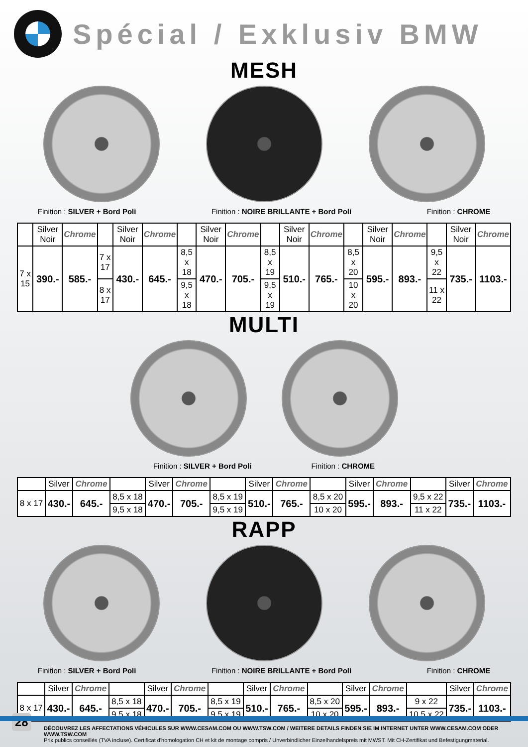Spécial / Exklusiv BMW
MESH
Finition : SILVER + Bord Poli Finition : NOIRE BRILLANTE + Bord Poli Finition : CHROME
| | Silver Noir | Chrome | | Silver Noir | Chrome | | Silver Noir | Chrome | | Silver Noir | Chrome | | Silver Noir | Chrome | | Silver Noir | Chrome |
| --- | --- | --- | --- | --- | --- | --- | --- | --- | --- | --- | --- | --- | --- | --- | --- | --- | --- |
| 7 x 15 | 390.- | 585.- | 7 x 17 | 430.- | 645.- | 8,5 x 18 | 470.- | 705.- | 8,5 x 19 | 510.- | 765.- | 8,5 x 20 | 595.- | 893.- | 9,5 x 22 | 735.- | 1103.- |
| | | | 8 x 17 | | | 9,5 x 18 | | | 9,5 x 19 | | | 10 x 20 | | | 11 x 22 | | |
MULTI
Finition : SILVER + Bord Poli Finition : CHROME
| | Silver | Chrome | | Silver | Chrome | | Silver | Chrome | | Silver | Chrome | | Silver | Chrome |
| --- | --- | --- | --- | --- | --- | --- | --- | --- | --- | --- | --- | --- | --- | --- |
| 8 x 17 | 430.- | 645.- | 8,5 x 18 | 470.- | 705.- | 8,5 x 19 | 510.- | 765.- | 8,5 x 20 | 595.- | 893.- | 9,5 x 22 | 735.- | 1103.- |
| | | | 9,5 x 18 | | | 9,5 x 19 | | | 10 x 20 | | | 11 x 22 | | |
RAPP
Finition : SILVER + Bord Poli Finition : NOIRE BRILLANTE + Bord Poli Finition : CHROME
| | Silver | Chrome | | Silver | Chrome | | Silver | Chrome | | Silver | Chrome | | Silver | Chrome |
| --- | --- | --- | --- | --- | --- | --- | --- | --- | --- | --- | --- | --- | --- | --- |
| 8 x 17 | 430.- | 645.- | 8,5 x 18 | 470.- | 705.- | 8,5 x 19 | 510.- | 765.- | 8,5 x 20 | 595.- | 893.- | 9 x 22 | 735.- | 1103.- |
| | | | 9,5 x 18 | | | 9,5 x 19 | | | 10 x 20 | | | 10,5 x 22 | | |
28
DÉCOUVREZ LES AFFECTATIONS VÉHICULES SUR WWW.CESAM.COM OU WWW.TSW.COM / WEITERE DETAILS FINDEN SIE IM INTERNET UNTER WWW.CESAM.COM ODER WWW.TSW.COM
Prix publics conseillés (TVA incluse). Certificat d'homologation CH et kit de montage compris / Unverbindlicher Einzelhandelspreis mit MWST. Mit CH-Zertifikat und Befestigungmaterial.